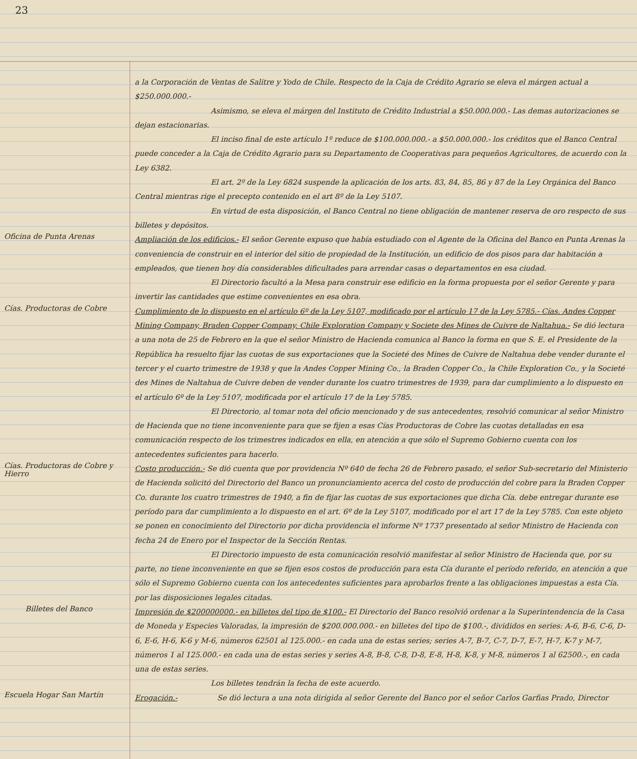23
a la Corporación de Ventas de Salitre y Yodo de Chile. Respecto de la Caja de Crédito Agrario se eleva el márgen actual a $250.000.000.-
Asimismo, se eleva el márgen del Instituto de Crédito Industrial a $50.000.000.- Las demas autorizaciones se dejan estacionarias.
El inciso final de este artículo 1º reduce de $100.000.000.- a $50.000.000.- los créditos que el Banco Central puede conceder a la Caja de Crédito Agrario para su Departamento de Cooperativas para pequeños Agricultores, de acuerdo con la Ley 6382.
El art. 2º de la Ley 6824 suspende la aplicación de los arts. 83, 84, 85, 86 y 87 de la Ley Orgánica del Banco Central mientras rige el precepto contenido en el art 8º de la Ley 5107.
En virtud de esta disposición, el Banco Central no tiene obligación de mantener reserva de oro respecto de sus billetes y depósitos.
Oficina de Punta Arenas
Ampliación de los edificios.- El señor Gerente expuso que había estudiado con el Agente de la Oficina del Banco en Punta Arenas la conveniencia de construir en el interior del sitio de propiedad de la Institución, un edificio de dos pisos para dar habitación a empleados, que tienen hoy día considerables dificultades para arrendar casas o departamentos en esa ciudad.
El Directorio facultó a la Mesa para construir ese edificio en la forma propuesta por el señor Gerente y para invertir las cantidades que estime convenientes en esa obra.
Cías. Productoras de Cobre
Cumplimiento de lo dispuesto en el artículo 6º de la Ley 5107, modificado por el artículo 17 de la Ley 5785.- Cías. Andes Copper Mining Company, Braden Copper Company, Chile Exploration Company y Societe des Mines de Cuivre de Naltahua.- Se dió lectura a una nota de 25 de Febrero en la que el señor Ministro de Hacienda comunica al Banco la forma en que S. E. el Presidente de la República ha resuelto fijar las cuotas de sus exportaciones que la Societé des Mines de Cuivre de Naltahua debe vender durante el tercer y el cuarto trimestre de 1938 y que la Andes Copper Mining Co., la Braden Copper Co., la Chile Exploration Co., y la Societé des Mines de Naltahua de Cuivre deben de vender durante los cuatro trimestres de 1939, para dar cumplimiento a lo dispuesto en el artículo 6º de la Ley 5107, modificada por el artículo 17 de la Ley 5785.
El Directorio, al tomar nota del oficio mencionado y de sus antecedentes, resolvió comunicar al señor Ministro de Hacienda que no tiene inconveniente para que se fijen a esas Cías Productoras de Cobre las cuotas detalladas en esa comunicación respecto de los trimestres indicados en ella, en atención a que sólo el Supremo Gobierno cuenta con los antecedentes suficientes para hacerlo.
Cías. Productoras de Cobre y Hierro
Costo producción.- Se dió cuenta que por providencia Nº 640 de fecha 26 de Febrero pasado, el señor Sub-secretario del Ministerio de Hacienda solicitó del Directorio del Banco un pronunciamiento acerca del costo de producción del cobre para la Braden Copper Co. durante los cuatro trimestres de 1940, a fin de fijar las cuotas de sus exportaciones que dicha Cía. debe entregar durante ese período para dar cumplimiento a lo dispuesto en el art. 6º de la Ley 5107, modificado por el art 17 de la Ley 5785. Con este objeto se ponen en conocimiento del Directorio por dicha providencia el informe Nº 1737 presentado al señor Ministro de Hacienda con fecha 24 de Enero por el Inspector de la Sección Rentas.
El Directorio impuesto de esta comunicación resolvió manifestar al señor Ministro de Hacienda que, por su parte, no tiene inconveniente en que se fijen esos costos de producción para esta Cía durante el período referido, en atención a que sólo el Supremo Gobierno cuenta con los antecedentes suficientes para aprobarlos frente a las obligaciones impuestas a esta Cía. por las disposiciones legales citadas.
Billetes del Banco
Impresión de $200000000.- en billetes del tipo de $100.- El Directorio del Banco resolvió ordenar a la Superintendencia de la Casa de Moneda y Especies Valoradas, la impresión de $200.000.000.- en billetes del tipo de $100.-, divididos en series: A-6, B-6, C-6, D-6, E-6, H-6, K-6 y M-6, números 62501 al 125.000.- en cada una de estas series; series A-7, B-7, C-7, D-7, E-7, H-7, K-7 y M-7, números 1 al 125.000.- en cada una de estas series y series A-8, B-8, C-8, D-8, E-8, H-8, K-8, y M-8, números 1 al 62500.-, en cada una de estas series.
Los billetes tendrán la fecha de este acuerdo.
Escuela Hogar San Martín
Erogación.- Se dió lectura a una nota dirigida al señor Gerente del Banco por el señor Carlos Garfias Prado, Director